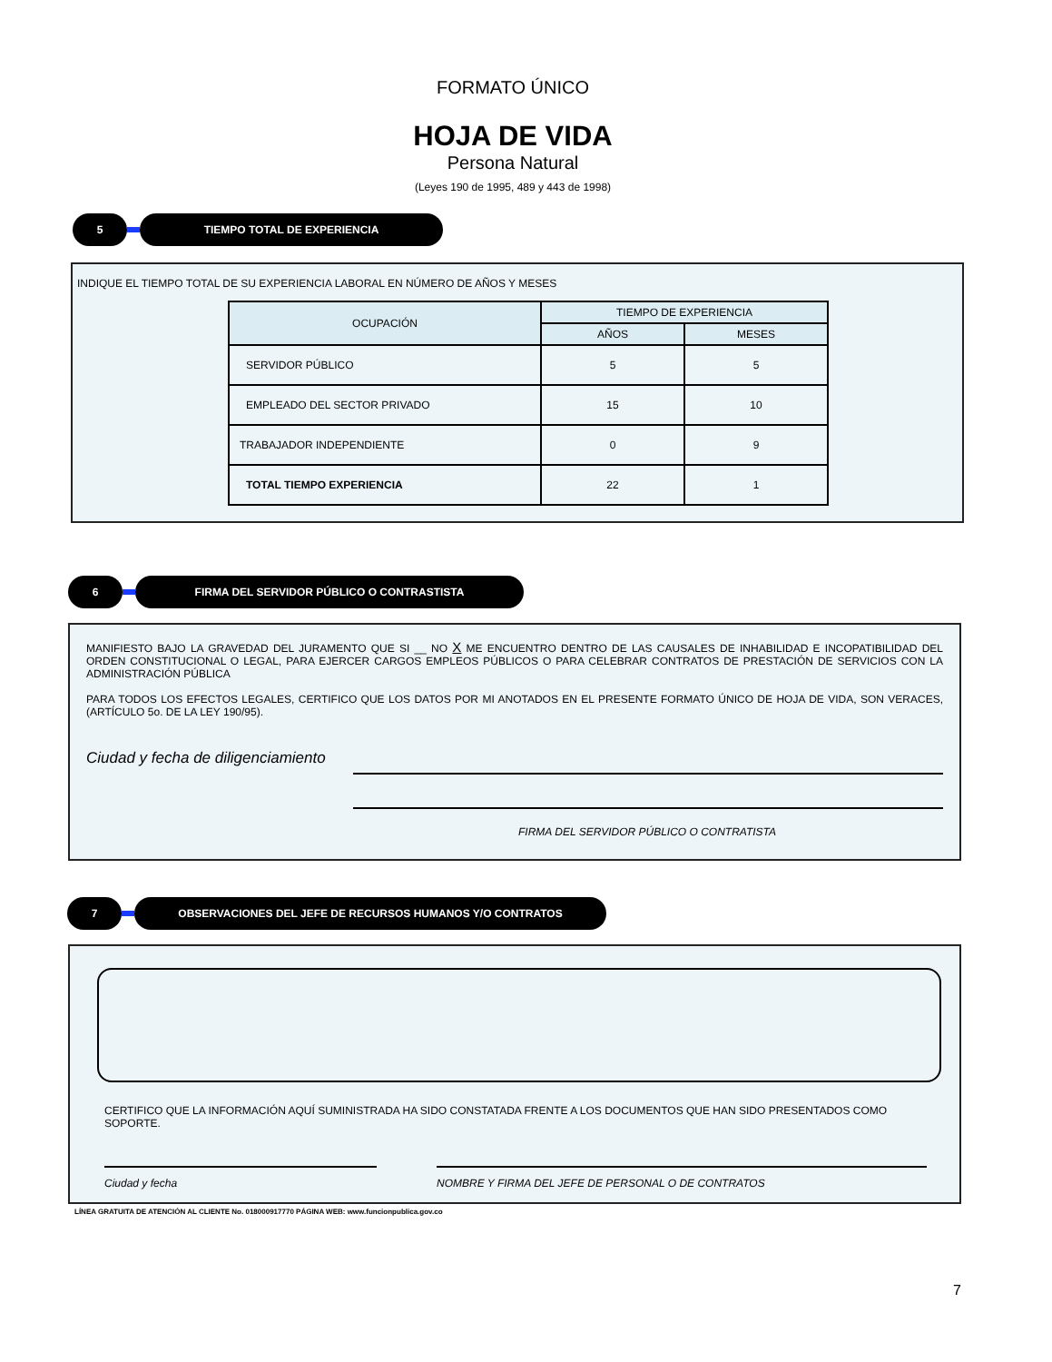FORMATO ÚNICO
HOJA DE VIDA
Persona Natural
(Leyes 190 de 1995, 489 y 443 de 1998)
5 TIEMPO TOTAL DE EXPERIENCIA
INDIQUE EL TIEMPO TOTAL DE SU EXPERIENCIA LABORAL EN NÚMERO DE AÑOS Y MESES
| OCUPACIÓN | TIEMPO DE EXPERIENCIA | |
| --- | --- | --- |
| | AÑOS | MESES |
| SERVIDOR PÚBLICO | 5 | 5 |
| EMPLEADO DEL SECTOR PRIVADO | 15 | 10 |
| TRABAJADOR INDEPENDIENTE | 0 | 9 |
| TOTAL TIEMPO EXPERIENCIA | 22 | 1 |
6 FIRMA DEL SERVIDOR PÚBLICO O CONTRASTISTA
MANIFIESTO BAJO LA GRAVEDAD DEL JURAMENTO QUE SI __ NO X ME ENCUENTRO DENTRO DE LAS CAUSALES DE INHABILIDAD E INCOPATIBILIDAD DEL ORDEN CONSTITUCIONAL O LEGAL, PARA EJERCER CARGOS EMPLEOS PÚBLICOS O PARA CELEBRAR CONTRATOS DE PRESTACIÓN DE SERVICIOS CON LA ADMINISTRACIÓN PÚBLICA
PARA TODOS LOS EFECTOS LEGALES, CERTIFICO QUE LOS DATOS POR MI ANOTADOS EN EL PRESENTE FORMATO ÚNICO DE HOJA DE VIDA, SON VERACES, (ARTÍCULO 5o. DE LA LEY 190/95).
Ciudad y fecha de diligenciamiento
FIRMA DEL SERVIDOR PÚBLICO O CONTRATISTA
7 OBSERVACIONES DEL JEFE DE RECURSOS HUMANOS Y/O CONTRATOS
CERTIFICO QUE LA INFORMACIÓN AQUÍ SUMINISTRADA HA SIDO CONSTATADA FRENTE A LOS DOCUMENTOS QUE HAN SIDO PRESENTADOS COMO SOPORTE.
Ciudad y fecha NOMBRE Y FIRMA DEL JEFE DE PERSONAL O DE CONTRATOS
LÍNEA GRATUITA DE ATENCIÓN AL CLIENTE No. 018000917770 PÁGINA WEB: www.funcionpublica.gov.co
7